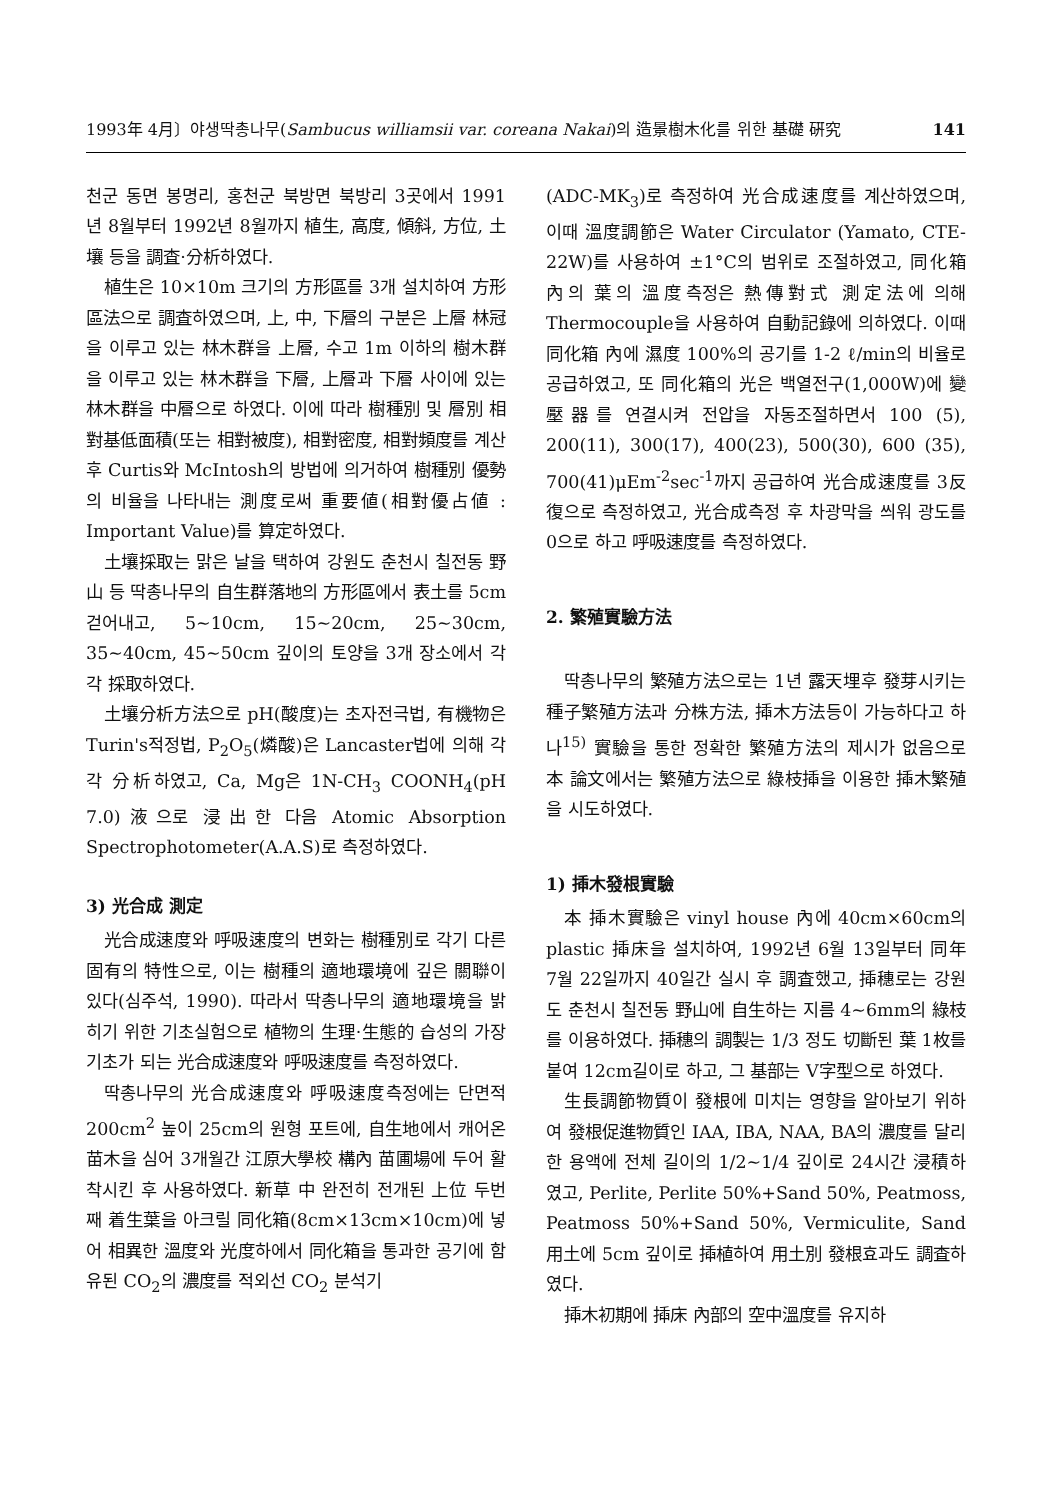1993年 4月〕야생딱총나무(Sambucus williamsii var. coreana Nakai)의 造景樹木化를 위한 基礎 硏究 141
천군 동면 봉명리, 홍천군 북방면 북방리 3곳에서 1991년 8월부터 1992년 8월까지 植生, 高度, 傾斜, 方位, 土壤 등을 調査·分析하였다.
植生은 10×10m 크기의 方形區를 3개 설치하여 方形區法으로 調査하였으며, 上, 中, 下層의 구분은 上層 林冠을 이루고 있는 林木群을 上層, 수고 1m 이하의 樹木群을 이루고 있는 林木群을 下層, 上層과 下層 사이에 있는 林木群을 中層으로 하였다. 이에 따라 樹種別 및 層別 相對基低面積(또는 相對被度), 相對密度, 相對頻度를 계산 후 Curtis와 McIntosh의 방법에 의거하여 樹種別 優勢의 비율을 나타내는 測度로써 重要値(相對優占値 : Important Value)를 算定하였다.
土壤採取는 맑은 날을 택하여 강원도 춘천시 칠전동 野山 등 딱총나무의 自生群落地의 方形區에서 表土를 5cm 걷어내고, 5∼10cm, 15∼20cm, 25∼30cm, 35∼40cm, 45∼50cm 깊이의 토양을 3개 장소에서 각각 採取하였다.
土壤分析方法으로 pH(酸度)는 초자전극법, 有機物은 Turin's적정법, P<sub>2</sub>O<sub>5</sub>(燐酸)은 Lancaster법에 의해 각각 分析하였고, Ca, Mg은 1N-CH<sub>3</sub> COONH<sub>4</sub>(pH 7.0)液으로 浸出한 다음 Atomic Absorption Spectrophotometer(A.A.S)로 측정하였다.
3) 光合成 測定
光合成速度와 呼吸速度의 변화는 樹種別로 각기 다른 固有의 特性으로, 이는 樹種의 適地環境에 깊은 關聯이 있다(심주석, 1990). 따라서 딱총나무의 適地環境을 밝히기 위한 기초실험으로 植物의 生理·生態的 습성의 가장 기초가 되는 光合成速度와 呼吸速度를 측정하였다.
딱총나무의 光合成速度와 呼吸速度측정에는 단면적 200cm<sup>2</sup> 높이 25cm의 원형 포트에, 自生地에서 캐어온 苗木을 심어 3개월간 江原大學校 構內 苗圃場에 두어 활착시킨 후 사용하였다. 新草 中 완전히 전개된 上位 두번째 着生葉을 아크릴 同化箱(8cm×13cm×10cm)에 넣어 相異한 溫度와 光度하에서 同化箱을 통과한 공기에 함유된 CO<sub>2</sub>의 濃度를 적외선 CO<sub>2</sub> 분석기
(ADC-MK<sub>3</sub>)로 측정하여 光合成速度를 계산하였으며, 이때 溫度調節은 Water Circulator (Yamato, CTE-22W)를 사용하여 ±1°C의 범위로 조절하였고, 同化箱 內의 葉의 溫度측정은 熱傳對式 測定法에 의해 Thermocouple을 사용하여 自動記錄에 의하였다. 이때 同化箱 內에 濕度 100%의 공기를 1-2 ℓ/min의 비율로 공급하였고, 또 同化箱의 光은 백열전구(1,000W)에 變壓器를 연결시켜 전압을 자동조절하면서 100 (5), 200(11), 300(17), 400(23), 500(30), 600 (35), 700(41)μEm<sup>-2</sup>sec<sup>-1</sup>까지 공급하여 光合成速度를 3反復으로 측정하였고, 光合成측정 후 차광막을 씌워 광도를 0으로 하고 呼吸速度를 측정하였다.
2. 繁殖實驗方法
딱총나무의 繁殖方法으로는 1년 露天埋후 發芽시키는 種子繁殖方法과 分株方法, 揷木方法등이 가능하다고 하나<sup>15)</sup> 實驗을 통한 정확한 繁殖方法의 제시가 없음으로 本 論文에서는 繁殖方法으로 綠枝揷을 이용한 揷木繁殖을 시도하였다.
1) 揷木發根實驗
本 揷木實驗은 vinyl house 內에 40cm×60cm의 plastic 揷床을 설치하여, 1992년 6월 13일부터 同年 7월 22일까지 40일간 실시 후 調査했고, 揷穗로는 강원도 춘천시 칠전동 野山에 自生하는 지름 4∼6mm의 綠枝를 이용하였다. 揷穗의 調製는 1/3 정도 切斷된 葉 1枚를 붙여 12cm길이로 하고, 그 基部는 V字型으로 하였다.
生長調節物質이 發根에 미치는 영향을 알아보기 위하여 發根促進物質인 IAA, IBA, NAA, BA의 濃度를 달리한 용액에 전체 길이의 1/2∼1/4 깊이로 24시간 浸積하였고, Perlite, Perlite 50%+Sand 50%, Peatmoss, Peatmoss 50%+Sand 50%, Vermiculite, Sand 用土에 5cm 깊이로 揷植하여 用土別 發根효과도 調査하였다.
揷木初期에 揷床 內部의 空中溫度를 유지하